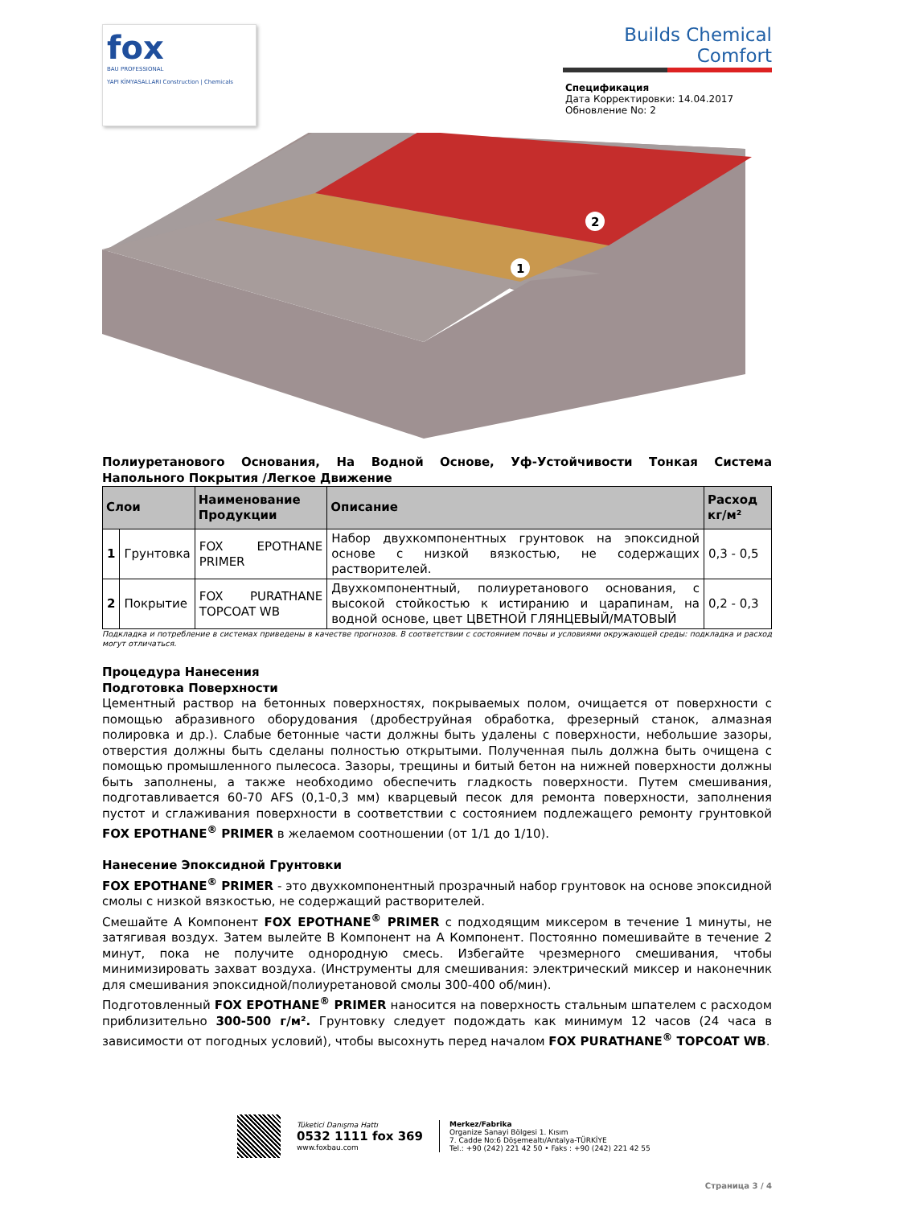fox
BAU PROFESSIONAL
YAPI KİMYASALLARI Construction | Chemicals
Builds Chemical Comfort
Спецификация
Дата Корректировки: 14.04.2017
Обновление No: 2
1
2
Полиуретанового Основания, На Водной Основе, Уф-Устойчивости Тонкая Система Напольного Покрытия /Легкое Движение
| Слои | | Наименование Продукции | Описание | Расход кг/м² |
| --- | --- | --- | --- | --- |
| 1 | Грунтовка | FOX EPOTHANE PRIMER | Набор двухкомпонентных грунтовок на эпоксидной основе с низкой вязкостью, не содержащих растворителей. | 0,3 - 0,5 |
| 2 | Покрытие | FOX PURATHANE TOPCOAT WB | Двухкомпонентный, полиуретанового основания, с высокой стойкостью к истиранию и царапинам, на водной основе, цвет ЦВЕТНОЙ ГЛЯНЦЕВЫЙ/МАТОВЫЙ | 0,2 - 0,3 |
Подкладка и потребление в системах приведены в качестве прогнозов. В соответствии с состоянием почвы и условиями окружающей среды: подкладка и расход могут отличаться.
Процедура Нанесения
Подготовка Поверхности
Цементный раствор на бетонных поверхностях, покрываемых полом, очищается от поверхности с помощью абразивного оборудования (дробеструйная обработка, фрезерный станок, алмазная полировка и др.). Слабые бетонные части должны быть удалены с поверхности, небольшие зазоры, отверстия должны быть сделаны полностью открытыми. Полученная пыль должна быть очищена с помощью промышленного пылесоса. Зазоры, трещины и битый бетон на нижней поверхности должны быть заполнены, а также необходимо обеспечить гладкость поверхности. Путем смешивания, подготавливается 60-70 AFS (0,1-0,3 мм) кварцевый песок для ремонта поверхности, заполнения пустот и сглаживания поверхности в соответствии с состоянием подлежащего ремонту грунтовкой FOX EPOTHANE<sup>®</sup> PRIMER в желаемом соотношении (от 1/1 до 1/10).
Нанесение Эпоксидной Грунтовки
FOX EPOTHANE<sup>®</sup> PRIMER - это двухкомпонентный прозрачный набор грунтовок на основе эпоксидной смолы с низкой вязкостью, не содержащий растворителей.
Смешайте A Компонент FOX EPOTHANE<sup>®</sup> PRIMER с подходящим миксером в течение 1 минуты, не затягивая воздух. Затем вылейте B Компонент на A Компонент. Постоянно помешивайте в течение 2 минут, пока не получите однородную смесь. Избегайте чрезмерного смешивания, чтобы минимизировать захват воздуха. (Инструменты для смешивания: электрический миксер и наконечник для смешивания эпоксидной/полиуретановой смолы 300-400 об/мин).
Подготовленный FOX EPOTHANE<sup>®</sup> PRIMER наносится на поверхность стальным шпателем с расходом приблизительно 300-500 г/м². Грунтовку следует подождать как минимум 12 часов (24 часа в зависимости от погодных условий), чтобы высохнуть перед началом FOX PURATHANE<sup>®</sup> TOPCOAT WB.
Tüketici Danışma Hattı
0532 1111 fox 369
www.foxbau.com
Merkez/Fabrika
Organize Sanayi Bölgesi 1. Kısım
7. Cadde No:6 Döşemealtı/Antalya-TÜRKİYE
Tel.: +90 (242) 221 42 50 • Faks : +90 (242) 221 42 55
Страница 3 / 4